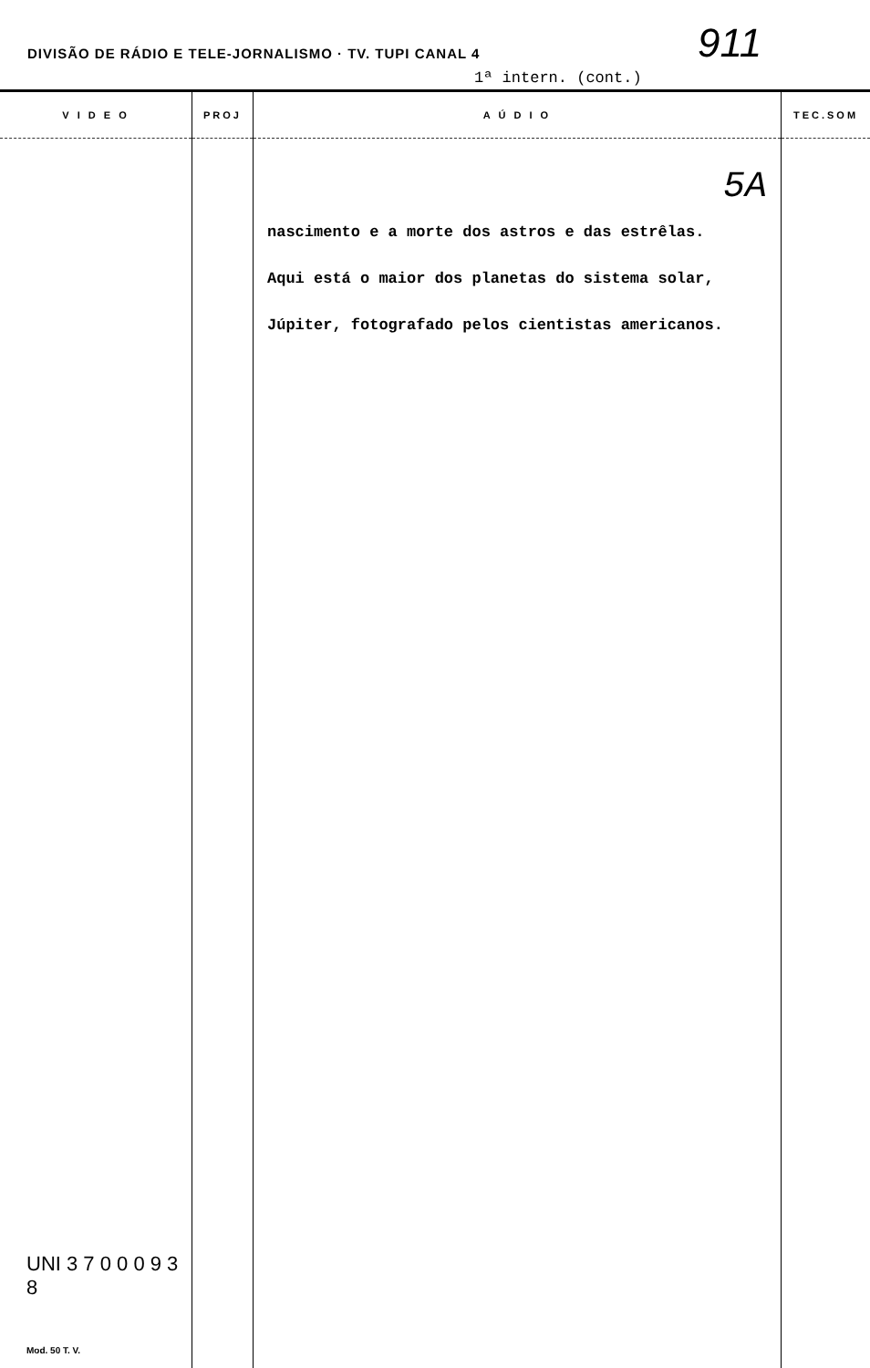DIVISÃO DE RÁDIO E TELE-JORNALISMO · TV. TUPI CANAL 4
911
1ª intern. (cont.)
| V I D E O | PROJ | A Ú D I O | TEC.SOM |
| --- | --- | --- | --- |
| UNI 3 7 0 0 0 9 3 8 Mod. 50 T. V. | | 5A nascimento e a morte dos astros e das estrêlas. Aqui está o maior dos planetas do sistema solar, Júpiter, fotografado pelos cientistas americanos. | |